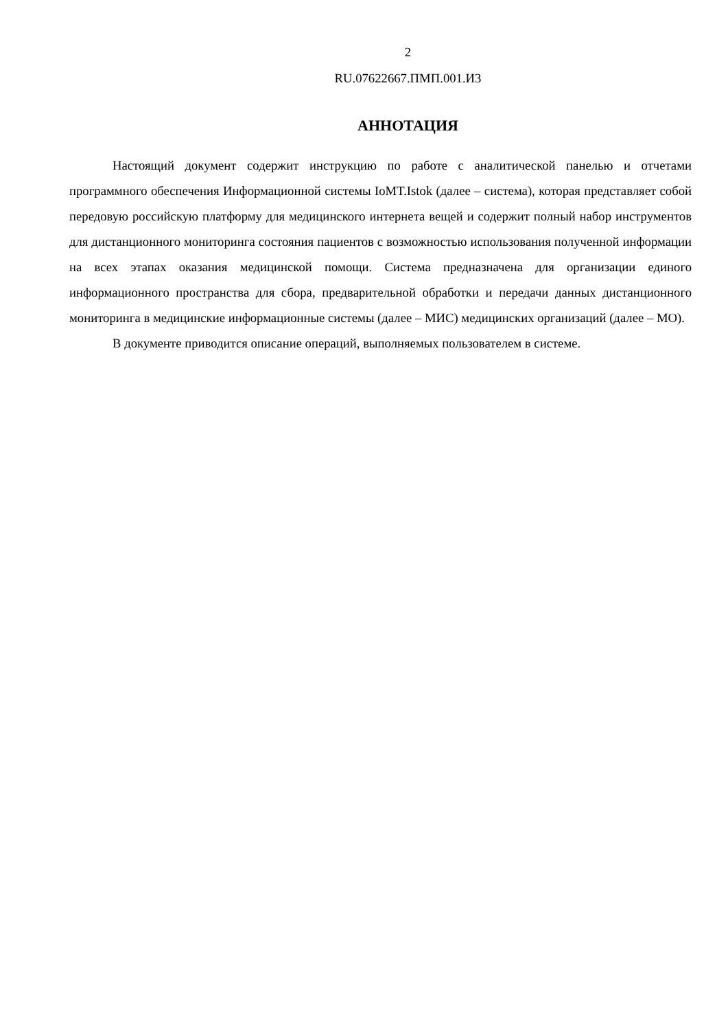2
RU.07622667.ПМП.001.И3
АННОТАЦИЯ
Настоящий документ содержит инструкцию по работе с аналитической панелью и отчетами программного обеспечения Информационной системы IoMT.Istok (далее – система), которая представляет собой передовую российскую платформу для медицинского интернета вещей и содержит полный набор инструментов для дистанционного мониторинга состояния пациентов с возможностью использования полученной информации на всех этапах оказания медицинской помощи. Система предназначена для организации единого информационного пространства для сбора, предварительной обработки и передачи данных дистанционного мониторинга в медицинские информационные системы (далее – МИС) медицинских организаций (далее – МО).
В документе приводится описание операций, выполняемых пользователем в системе.